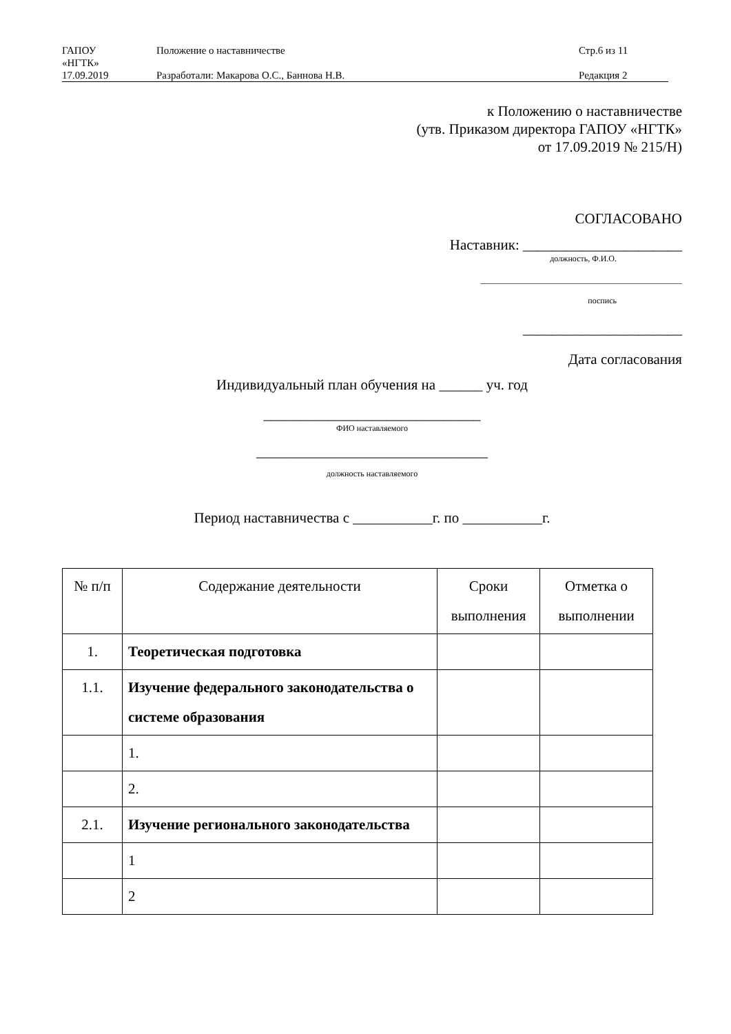| ГАПОУ «НГТК» | Положение о наставничестве | Стр.6 из 11 |
| 17.09.2019 | Разработали: Макарова О.С., Баннова Н.В. | Редакция 2 |
к Положению о наставничестве
(утв. Приказом директора ГАПОУ «НГТК»
от 17.09.2019 № 215/Н)
СОГЛАСОВАНО
Наставник: ______________________
должность, Ф.И.О.
_____________________________________________
поспись
______________________
Дата согласования
Индивидуальный план обучения на ______ уч. год
______________________________
ФИО наставляемого
________________________________
должность наставляемого
Период наставничества с ___________г. по ___________г.
| № п/п | Содержание деятельности | Сроки выполнения | Отметка о выполнении |
| --- | --- | --- | --- |
| 1. | Теоретическая подготовка | | |
| 1.1. | Изучение федерального законодательства о системе образования | | |
| | 1. | | |
| | 2. | | |
| 2.1. | Изучение регионального законодательства | | |
| | 1 | | |
| | 2 | | |